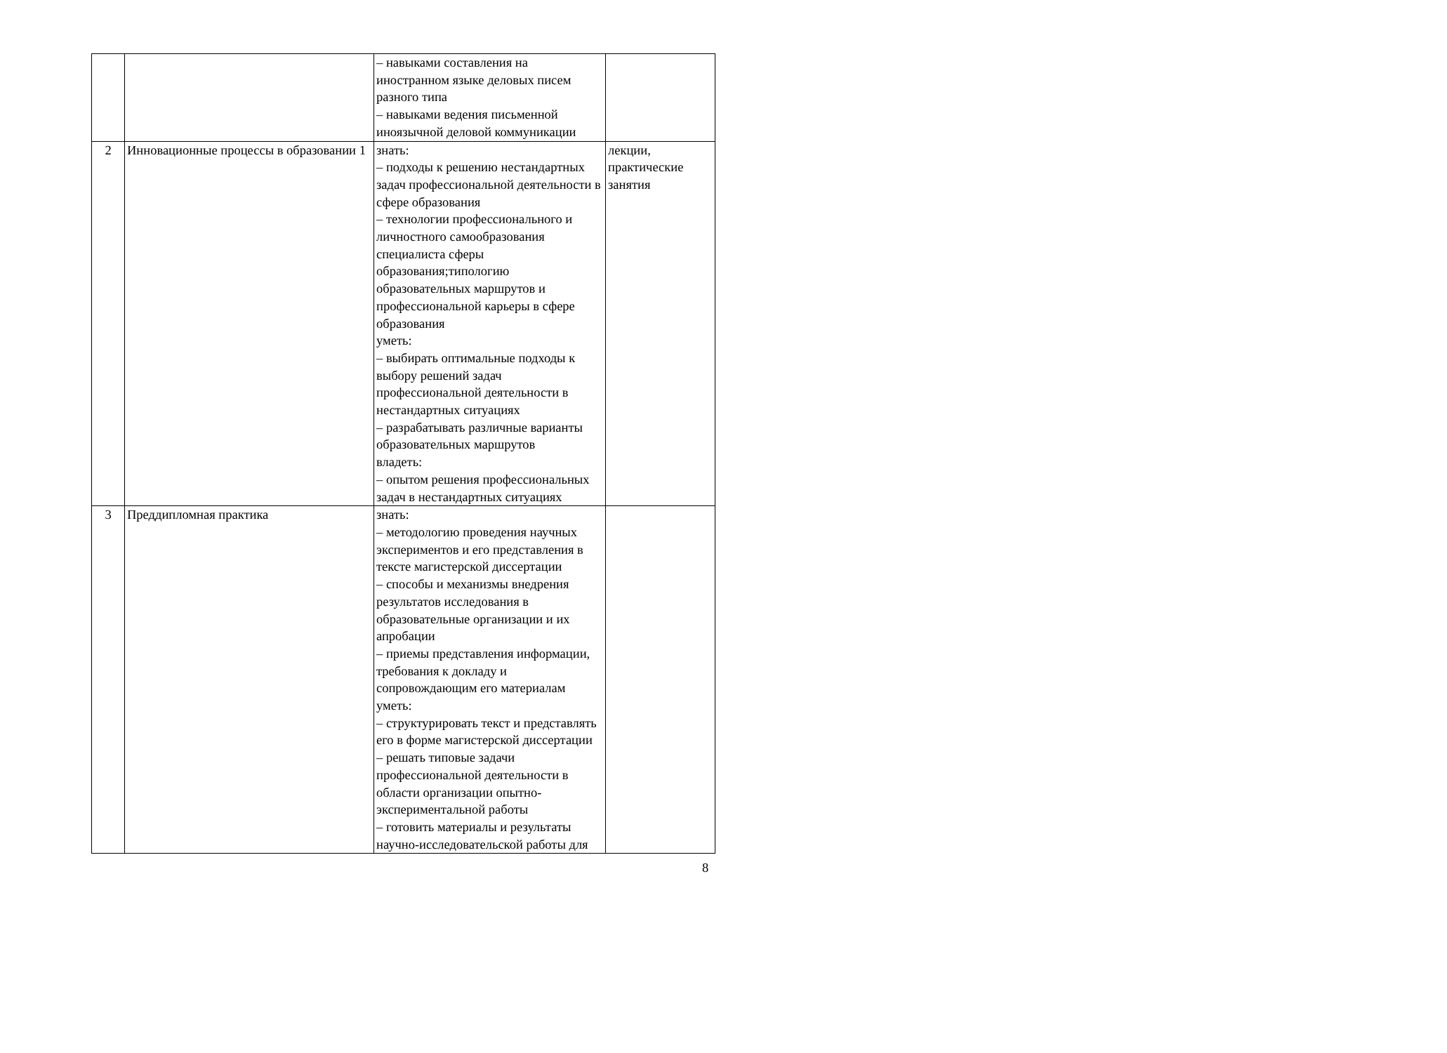| | | – навыками составления на иностранном языке деловых писем разного типа – навыками ведения письменной иноязычной деловой коммуникации | |
| 2 | Инновационные процессы в образовании 1 | знать: – подходы к решению нестандартных задач профессиональной деятельности в сфере образования – технологии профессионального и личностного самообразования специалиста сферы образования;типологию образовательных маршрутов и профессиональной карьеры в сфере образования уметь: – выбирать оптимальные подходы к выбору решений задач профессиональной деятельности в нестандартных ситуациях – разрабатывать различные варианты образовательных маршрутов владеть: – опытом решения профессиональных задач в нестандартных ситуациях | лекции, практические занятия |
| 3 | Преддипломная практика | знать: – методологию проведения научных экспериментов и его представления в тексте магистерской диссертации – способы и механизмы внедрения результатов исследования в образовательные организации и их апробации – приемы представления информации, требования к докладу и сопровождающим его материалам уметь: – структурировать текст и представлять его в форме магистерской диссертации – решать типовые задачи профессиональной деятельности в области организации опытно-экспериментальной работы – готовить материалы и результаты научно-исследовательской работы для | |
8